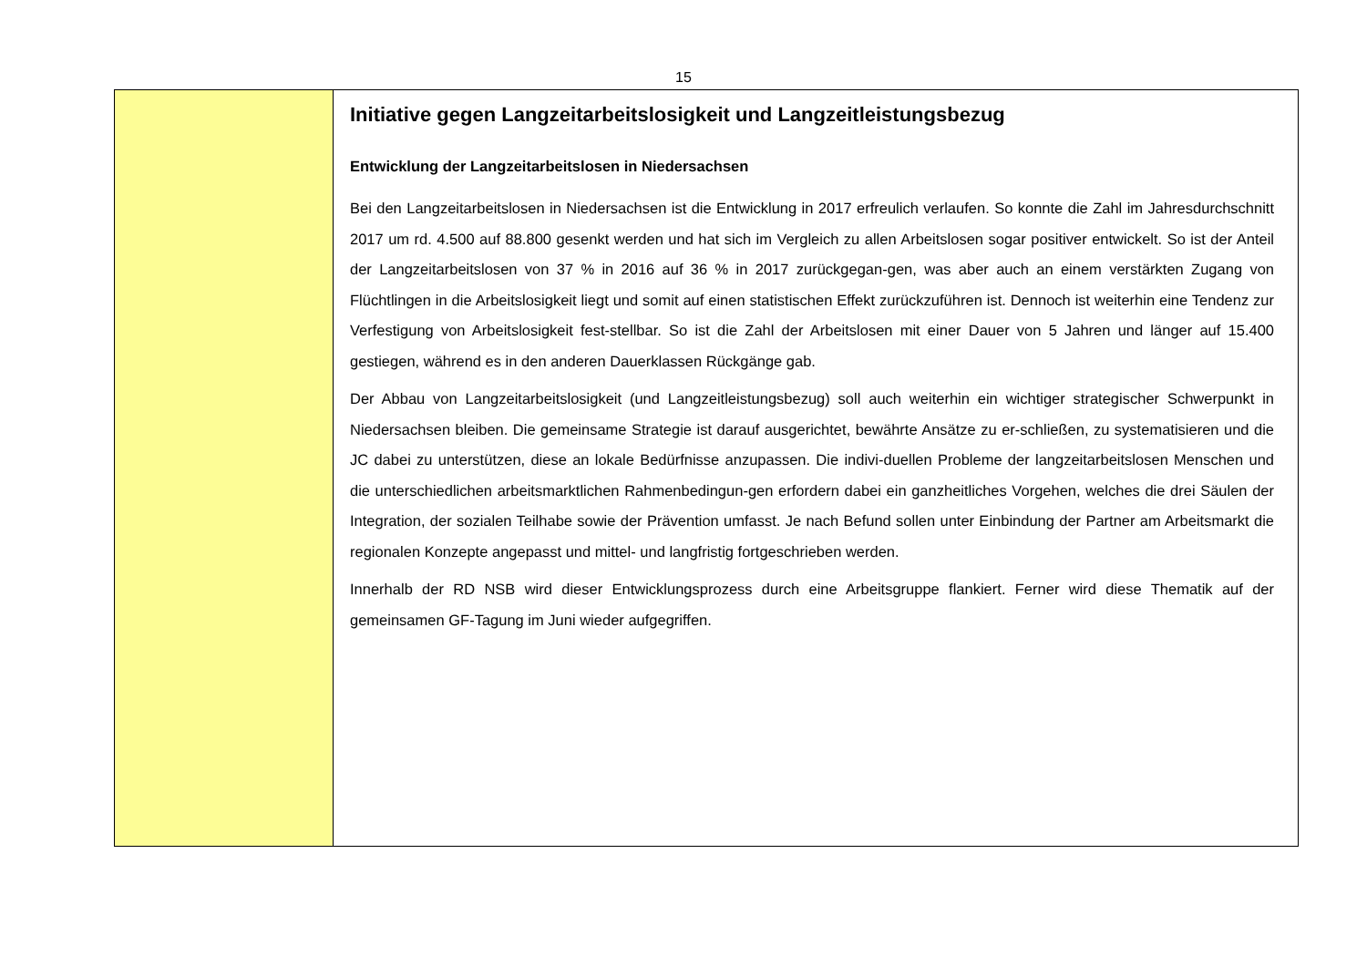15
Initiative gegen Langzeitarbeitslosigkeit und Langzeitleistungsbezug
Entwicklung der Langzeitarbeitslosen in Niedersachsen
Bei den Langzeitarbeitslosen in Niedersachsen ist die Entwicklung in 2017 erfreulich verlaufen. So konnte die Zahl im Jahresdurchschnitt 2017 um rd. 4.500 auf 88.800 gesenkt werden und hat sich im Vergleich zu allen Arbeitslosen sogar positiver entwickelt. So ist der Anteil der Langzeitarbeitslosen von 37 % in 2016 auf 36 % in 2017 zurückgegan-gen, was aber auch an einem verstärkten Zugang von Flüchtlingen in die Arbeitslosigkeit liegt und somit auf einen statistischen Effekt zurückzuführen ist. Dennoch ist weiterhin eine Tendenz zur Verfestigung von Arbeitslosigkeit fest-stellbar. So ist die Zahl der Arbeitslosen mit einer Dauer von 5 Jahren und länger auf 15.400 gestiegen, während es in den anderen Dauerklassen Rückgänge gab.
Der Abbau von Langzeitarbeitslosigkeit (und Langzeitleistungsbezug) soll auch weiterhin ein wichtiger strategischer Schwerpunkt in Niedersachsen bleiben. Die gemeinsame Strategie ist darauf ausgerichtet, bewährte Ansätze zu er-schließen, zu systematisieren und die JC dabei zu unterstützen, diese an lokale Bedürfnisse anzupassen. Die indivi-duellen Probleme der langzeitarbeitslosen Menschen und die unterschiedlichen arbeitsmarktlichen Rahmenbedingun-gen erfordern dabei ein ganzheitliches Vorgehen, welches die drei Säulen der Integration, der sozialen Teilhabe sowie der Prävention umfasst. Je nach Befund sollen unter Einbindung der Partner am Arbeitsmarkt die regionalen Konzepte angepasst und mittel- und langfristig fortgeschrieben werden.
Innerhalb der RD NSB wird dieser Entwicklungsprozess durch eine Arbeitsgruppe flankiert. Ferner wird diese Thematik auf der gemeinsamen GF-Tagung im Juni wieder aufgegriffen.